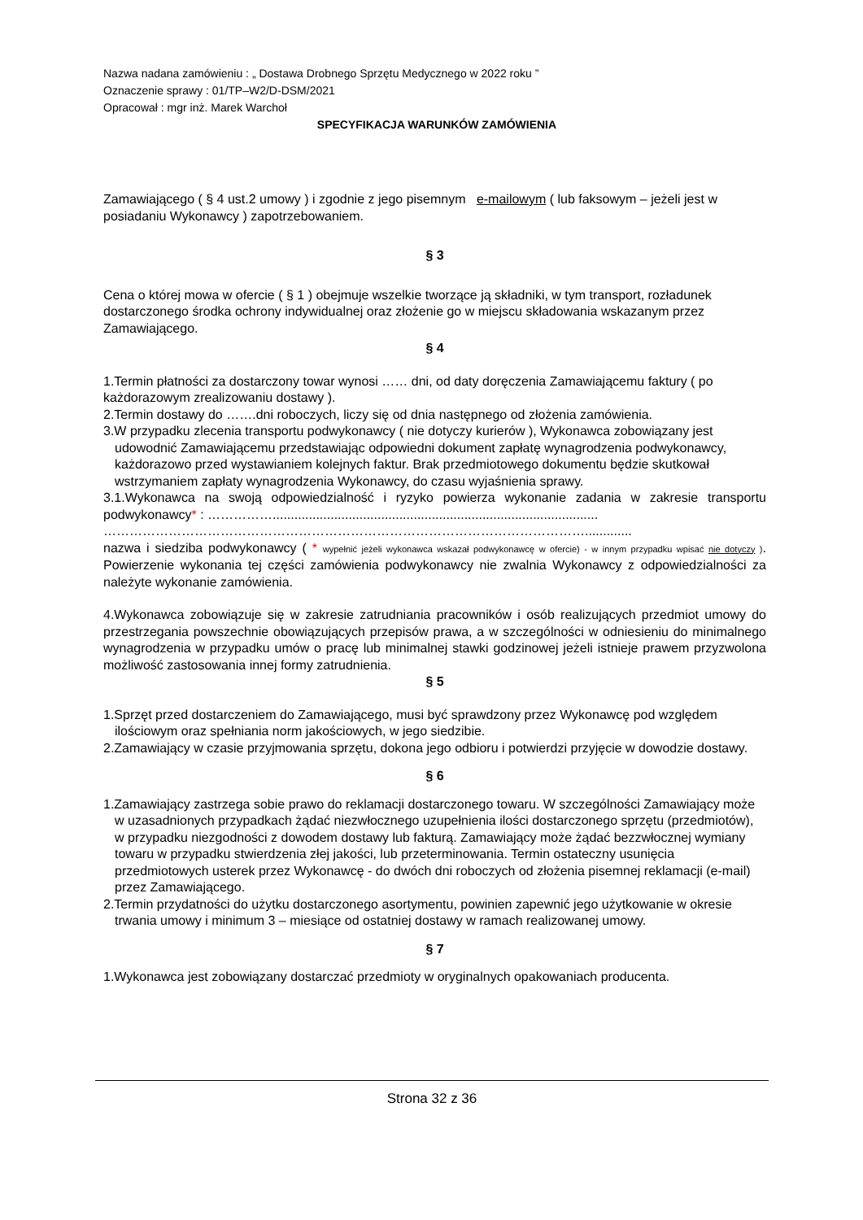Nazwa nadana zamówieniu : „ Dostawa Drobnego Sprzętu Medycznego w 2022 roku ”
Oznaczenie sprawy : 01/TP–W2/D-DSM/2021
Opracował : mgr inż. Marek Warchoł
SPECYFIKACJA WARUNKÓW ZAMÓWIENIA
Zamawiającego ( § 4 ust.2 umowy ) i zgodnie z jego pisemnym e-mailowym ( lub faksowym – jeżeli jest w posiadaniu Wykonawcy ) zapotrzebowaniem.
§ 3
Cena o której mowa w ofercie ( § 1 ) obejmuje wszelkie tworzące ją składniki, w tym transport, rozładunek dostarczonego środka ochrony indywidualnej oraz złożenie go w miejscu składowania wskazanym przez Zamawiającego.
§ 4
1.Termin płatności za dostarczony towar wynosi …… dni, od daty doręczenia Zamawiającemu faktury ( po każdorazowym zrealizowaniu dostawy ).
2.Termin dostawy do …….dni roboczych, liczy się od dnia następnego od złożenia zamówienia.
3.W przypadku zlecenia transportu podwykonawcy ( nie dotyczy kurierów ), Wykonawca zobowiązany jest udowodnić Zamawiającemu przedstawiając odpowiedni dokument zapłatę wynagrodzenia podwykonawcy, każdorazowo przed wystawianiem kolejnych faktur. Brak przedmiotowego dokumentu będzie skutkował wstrzymaniem zapłaty wynagrodzenia Wykonawcy, do czasu wyjaśnienia sprawy.
3.1.Wykonawca na swoją odpowiedzialność i ryzyko powierza wykonanie zadania w zakresie transportu podwykonawcy* : ……………..........................................................................................
………………………………………………………………………………………………….............
nazwa i siedziba podwykonawcy ( * wypełnić jeżeli wykonawca wskazał podwykonawcę w ofercie) - w innym przypadku wpisać nie dotyczy ). Powierzenie wykonania tej części zamówienia podwykonawcy nie zwalnia Wykonawcy z odpowiedzialności za należyte wykonanie zamówienia.
4.Wykonawca zobowiązuje się w zakresie zatrudniania pracowników i osób realizujących przedmiot umowy do przestrzegania powszechnie obowiązujących przepisów prawa, a w szczególności w odniesieniu do minimalnego wynagrodzenia w przypadku umów o pracę lub minimalnej stawki godzinowej jeżeli istnieje prawem przyzwolona możliwość zastosowania innej formy zatrudnienia.
§ 5
1.Sprzęt przed dostarczeniem do Zamawiającego, musi być sprawdzony przez Wykonawcę pod względem ilościowym oraz spełniania norm jakościowych, w jego siedzibie.
2.Zamawiający w czasie przyjmowania sprzętu, dokona jego odbioru i potwierdzi przyjęcie w dowodzie dostawy.
§ 6
1.Zamawiający zastrzega sobie prawo do reklamacji dostarczonego towaru. W szczególności Zamawiający może w uzasadnionych przypadkach żądać niezwłocznego uzupełnienia ilości dostarczonego sprzętu (przedmiotów), w przypadku niezgodności z dowodem dostawy lub fakturą. Zamawiający może żądać bezzwłocznej wymiany towaru w przypadku stwierdzenia złej jakości, lub przeterminowania. Termin ostateczny usunięcia przedmiotowych usterek przez Wykonawcę - do dwóch dni roboczych od złożenia pisemnej reklamacji (e-mail) przez Zamawiającego.
2.Termin przydatności do użytku dostarczonego asortymentu, powinien zapewnić jego użytkowanie w okresie trwania umowy i minimum 3 – miesiące od ostatniej dostawy w ramach realizowanej umowy.
§ 7
1.Wykonawca jest zobowiązany dostarczać przedmioty w oryginalnych opakowaniach producenta.
Strona 32 z 36